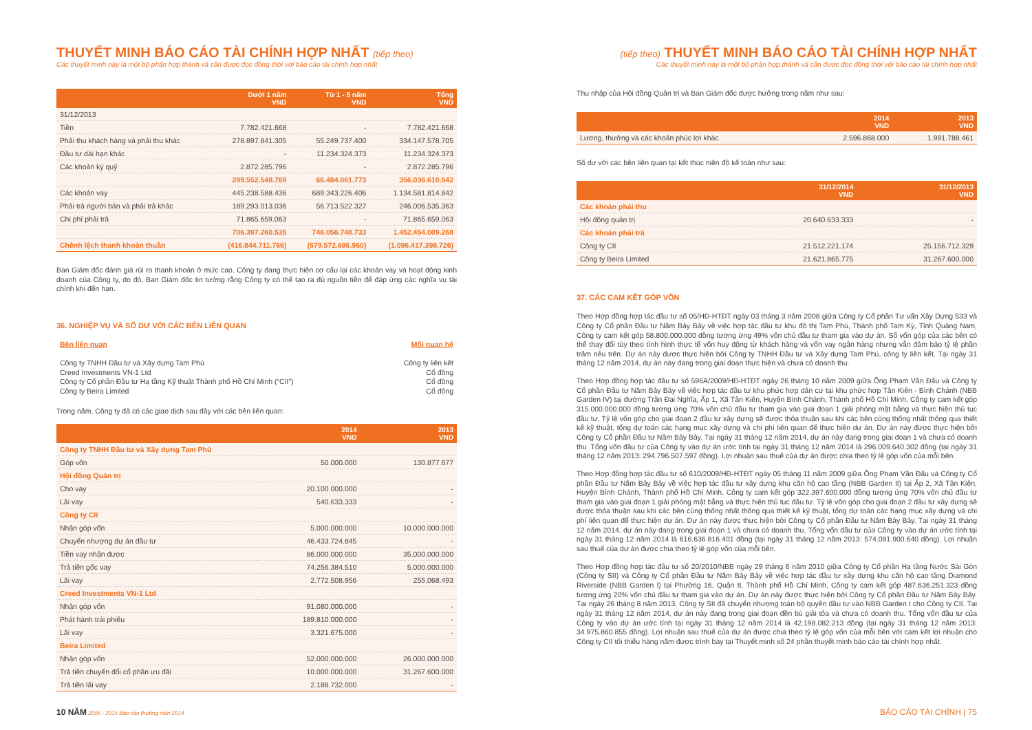THUYẾT MINH BÁO CÁO TÀI CHÍNH HỢP NHẤT (tiếp theo)
Các thuyết minh này là một bộ phận hợp thành và cần được đọc đồng thời với báo cáo tài chính hợp nhất
| | Dưới 1 năm VND | Từ 1 - 5 năm VND | Tổng VND |
| --- | --- | --- | --- |
| 31/12/2013 | | | |
| Tiền | 7.782.421.668 | - | 7.782.421.668 |
| Phải thu khách hàng và phải thu khác | 278.897.841.305 | 55.249.737.400 | 334.147.578.705 |
| Đầu tư dài hạn khác | - | 11.234.324.373 | 11.234.324.373 |
| Các khoản ký quỹ | 2.872.285.796 | - | 2.872.285.796 |
| | 289.552.548.769 | 66.484.061.773 | 356.036.610.542 |
| Các khoản vay | 445.238.588.436 | 689.343.226.406 | 1.134.581.814.842 |
| Phải trả người bán và phải trả khác | 189.293.013.036 | 56.713.522.327 | 246.006.535.363 |
| Chi phí phải trả | 71.865.659.063 | - | 71.865.659.063 |
| | 706.397.260.535 | 746.056.748.733 | 1.452.454.009.268 |
| Chênh lệch thanh khoản thuần | (416.844.711.766) | (679.572.686.960) | (1.096.417.398.726) |
Ban Giám đốc đánh giá rủi ro thanh khoản ở mức cao. Công ty đang thực hiện cơ cấu lại các khoản vay và hoạt động kinh doanh của Công ty, do đó, Ban Giám đốc tin tưởng rằng Công ty có thể tạo ra đủ nguồn tiền để đáp ứng các nghĩa vụ tài chính khi đến hạn.
36. NGHIỆP VỤ VÀ SỐ DƯ VỚI CÁC BÊN LIÊN QUAN
Bên liên quan
Công ty TNHH Đầu tư và Xây dựng Tam Phú
Creed Investments VN-1 Ltd
Công ty Cổ phần Đầu tư Hạ tầng Kỹ thuật Thành phố Hồ Chí Minh (“CII”)
Công ty Beira Limited
Mối quan hệ
Công ty liên kết
Cổ đông
Cổ đông
Cổ đông
Trong năm, Công ty đã có các giao dịch sau đây với các bên liên quan:
| | 2014 VND | 2013 VND |
| --- | --- | --- |
| Công ty TNHH Đầu tư và Xây dựng Tam Phú | | |
| Góp vốn | 50.000.000 | 130.877.677 |
| Hội đồng Quản trị | | |
| Cho vay | 20.100.000.000 | - |
| Lãi vay | 540.633.333 | - |
| Công ty CII | | |
| Nhận góp vốn | 5.000.000.000 | 10.000.000.000 |
| Chuyển nhượng dự án đầu tư | 46.433.724.845 | - |
| Tiền vay nhận được | 86.000.000.000 | 35.000.000.000 |
| Trả tiền gốc vay | 74.256.384.510 | 5.000.000.000 |
| Lãi vay | 2.772.508.956 | 255.068.493 |
| Creed Investments VN-1 Ltd | | |
| Nhận góp vốn | 91.080.000.000 | - |
| Phát hành trái phiếu | 189.810.000.000 | - |
| Lãi vay | 3.321.675.000 | - |
| Beira Limited | | |
| Nhận góp vốn | 52.000.000.000 | 26.000.000.000 |
| Trả tiền chuyển đổi cổ phần ưu đãi | 10.000.000.000 | 31.267.600.000 |
| Trả tiền lãi vay | 2.188.732.000 | - |
(tiếp theo) THUYẾT MINH BÁO CÁO TÀI CHÍNH HỢP NHẤT
Các thuyết minh này là một bộ phận hợp thành và cần được đọc đồng thời với báo cáo tài chính hợp nhất
Thu nhập của Hội đồng Quản trị và Ban Giám đốc được hưởng trong năm như sau:
| | 2014 VND | 2013 VND |
| --- | --- | --- |
| Lương, thưởng và các khoản phúc lợi khác | 2.596.868.000 | 1.991.788.461 |
Số dư với các bên liên quan tại kết thúc niên độ kế toán như sau:
| | 31/12/2014 VND | 31/12/2013 VND |
| --- | --- | --- |
| Các khoản phải thu | | |
| Hội đồng quản trị | 20.640.633.333 | - |
| Các khoản phải trả | | |
| Công ty CII | 21.512.221.174 | 25.156.712.329 |
| Công ty Beira Limited | 21.621.865.775 | 31.267.600.000 |
37. CÁC CAM KẾT GÓP VỐN
Theo Hợp đồng hợp tác đầu tư số 05/HĐ-HTĐT ngày 03 tháng 3 năm 2008 giữa Công ty Cổ phần Tư vấn Xây Dựng 533 và Công ty Cổ phần Đầu tư Năm Bảy Bảy về việc hợp tác đầu tư khu đô thị Tam Phú, Thành phố Tam Kỳ, Tỉnh Quảng Nam, Công ty cam kết góp 58.800.000.000 đồng tương ứng 49% vốn chủ đầu tư tham gia vào dự án. Số vốn góp của các bên có thể thay đổi tùy theo tình hình thực tế vốn huy động từ khách hàng và vốn vay ngân hàng nhưng vẫn đảm bảo tỷ lệ phần trăm nêu trên. Dự án này được thực hiện bởi Công ty TNHH Đầu tư và Xây dựng Tam Phú, công ty liên kết. Tại ngày 31 tháng 12 năm 2014, dự án này đang trong giai đoạn thực hiện và chưa có doanh thu.
Theo Hợp đồng hợp tác đầu tư số 596A/2009/HĐ-HTĐT ngày 26 tháng 10 năm 2009 giữa Ông Phạm Văn Đấu và Công ty Cổ phần Đầu tư Năm Bảy Bảy về việc hợp tác đầu tư khu phức hợp dân cư tại khu phức hợp Tân Kiên - Bình Chánh (NBB Garden IV) tại đường Trần Đại Nghĩa, Ấp 1, Xã Tân Kiên, Huyện Bình Chánh, Thành phố Hồ Chí Minh, Công ty cam kết góp 315.000.000.000 đồng tương ứng 70% vốn chủ đầu tư tham gia vào giai đoạn 1 giải phóng mặt bằng và thực hiện thủ tục đầu tư. Tỷ lệ vốn góp cho giai đoạn 2 đầu tư xây dựng sẽ được thỏa thuận sau khi các bên cùng thống nhất thông qua thiết kế kỹ thuật, tổng dự toán các hạng mục xây dựng và chi phí liên quan để thực hiện dự án. Dự án này được thực hiện bởi Công ty Cổ phần Đầu tư Năm Bảy Bảy. Tại ngày 31 tháng 12 năm 2014, dự án này đang trong giai đoạn 1 và chưa có doanh thu. Tổng vốn đầu tư của Công ty vào dự án ước tính tại ngày 31 tháng 12 năm 2014 là 296.009.640.302 đồng (tại ngày 31 tháng 12 năm 2013: 294.796.507.597 đồng). Lợi nhuận sau thuế của dự án được chia theo tỷ lệ góp vốn của mỗi bên.
Theo Hợp đồng hợp tác đầu tư số 610/2009/HĐ-HTĐT ngày 05 tháng 11 năm 2009 giữa Ông Phạm Văn Đấu và Công ty Cổ phần Đầu tư Năm Bảy Bảy về việc hợp tác đầu tư xây dựng khu căn hộ cao tầng (NBB Garden II) tại Ấp 2, Xã Tân Kiên, Huyện Bình Chánh, Thành phố Hồ Chí Minh, Công ty cam kết góp 322.397.600.000 đồng tương ứng 70% vốn chủ đầu tư tham gia vào giai đoạn 1 giải phóng mặt bằng và thực hiện thủ tục đầu tư. Tỷ lệ vốn góp cho giai đoạn 2 đầu tư xây dựng sẽ được thỏa thuận sau khi các bên cùng thống nhất thông qua thiết kế kỹ thuật, tổng dự toán các hạng mục xây dựng và chi phí liên quan để thực hiện dự án. Dự án này được thực hiện bởi Công ty Cổ phần Đầu tư Năm Bảy Bảy. Tại ngày 31 tháng 12 năm 2014, dự án này đang trong giai đoạn 1 và chưa có doanh thu. Tổng vốn đầu tư của Công ty vào dự án ước tính tại ngày 31 tháng 12 năm 2014 là 616.636.816.401 đồng (tại ngày 31 tháng 12 năm 2013: 574.081.900.640 đồng). Lợi nhuận sau thuế của dự án được chia theo tỷ lệ góp vốn của mỗi bên.
Theo Hợp đồng hợp tác đầu tư số 20/2010/NBB ngày 29 tháng 6 năm 2010 giữa Công ty Cổ phần Hạ tầng Nước Sài Gòn (Công ty SII) và Công ty Cổ phần Đầu tư Năm Bảy Bảy về việc hợp tác đầu tư xây dựng khu căn hộ cao tầng Diamond Riverside (NBB Garden I) tại Phường 16, Quận 8, Thành phố Hồ Chí Minh, Công ty cam kết góp 487.636.251.323 đồng tương ứng 20% vốn chủ đầu tư tham gia vào dự án. Dự án này được thực hiện bởi Công ty Cổ phần Đầu tư Năm Bảy Bảy. Tại ngày 26 tháng 8 năm 2013, Công ty SII đã chuyển nhượng toàn bộ quyền đầu tư vào NBB Garden I cho Công ty CII. Tại ngày 31 tháng 12 năm 2014, dự án này đang trong giai đoạn đền bù giải tỏa và chưa có doanh thu. Tổng vốn đầu tư của Công ty vào dự án ước tính tại ngày 31 tháng 12 năm 2014 là 42.198.082.213 đồng (tại ngày 31 tháng 12 năm 2013: 34.975.860.855 đồng). Lợi nhuận sau thuế của dự án được chia theo tỷ lệ góp vốn của mỗi bên với cam kết lợi nhuận cho Công ty CII tối thiểu hàng năm được trình bày tại Thuyết minh số 24 phần thuyết minh báo cáo tài chính hợp nhất.
10 NĂM 2005 - 2015 Báo cáo thường niên 2014
BÁO CÁO TÀI CHÍNH | 75